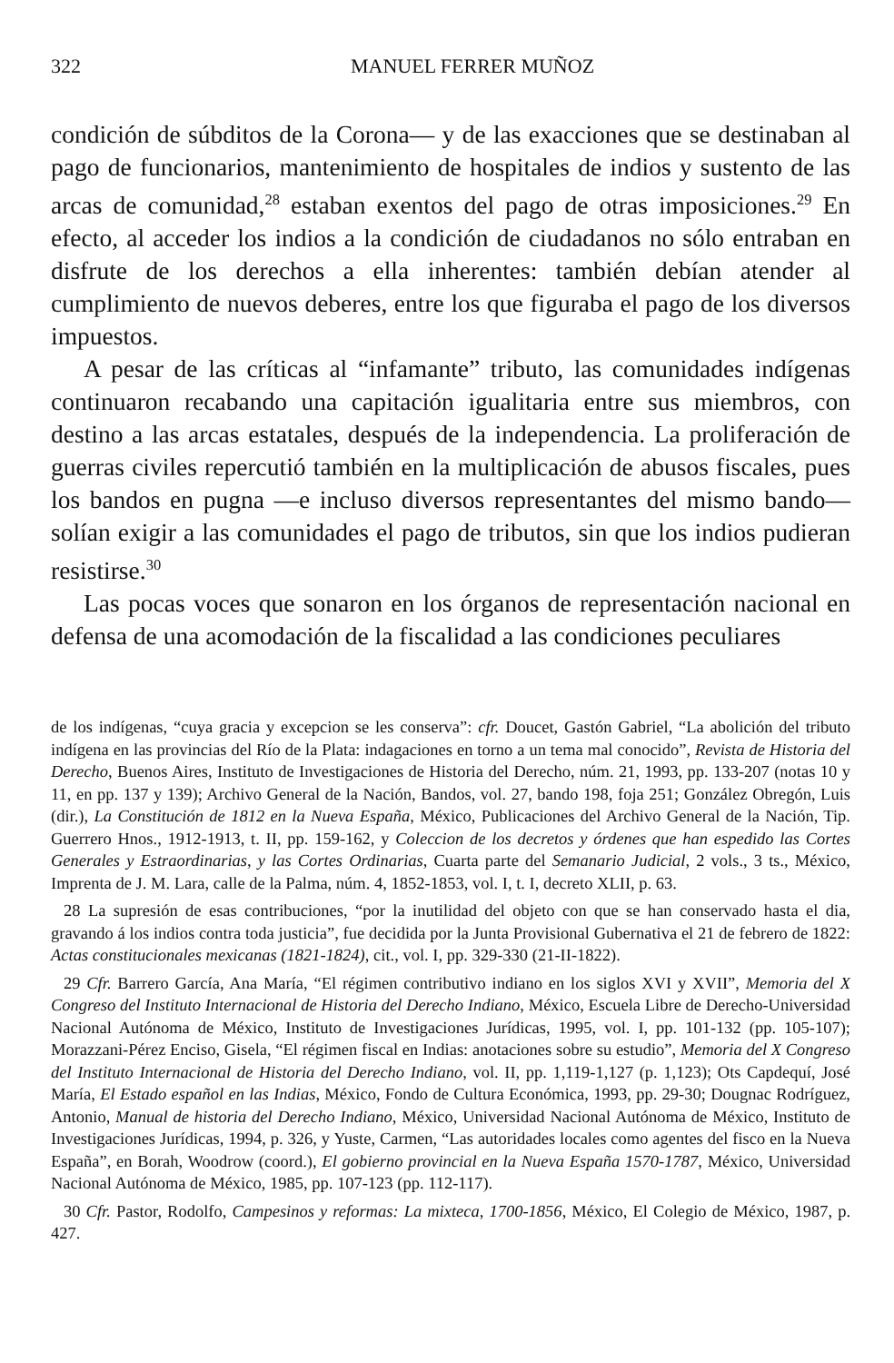322 MANUEL FERRER MUÑOZ
condición de súbditos de la Corona— y de las exacciones que se destinaban al pago de funcionarios, mantenimiento de hospitales de indios y sustento de las arcas de comunidad,<sup>28</sup> estaban exentos del pago de otras imposiciones.<sup>29</sup> En efecto, al acceder los indios a la condición de ciudadanos no sólo entraban en disfrute de los derechos a ella inherentes: también debían atender al cumplimiento de nuevos deberes, entre los que figuraba el pago de los diversos impuestos.
A pesar de las críticas al “infamante” tributo, las comunidades indígenas continuaron recabando una capitación igualitaria entre sus miembros, con destino a las arcas estatales, después de la independencia. La proliferación de guerras civiles repercutió también en la multiplicación de abusos fiscales, pues los bandos en pugna —e incluso diversos representantes del mismo bando— solían exigir a las comunidades el pago de tributos, sin que los indios pudieran resistirse.<sup>30</sup>
Las pocas voces que sonaron en los órganos de representación nacional en defensa de una acomodación de la fiscalidad a las condiciones peculiares
de los indígenas, “cuya gracia y excepcion se les conserva”: cfr. Doucet, Gastón Gabriel, “La abolición del tributo indígena en las provincias del Río de la Plata: indagaciones en torno a un tema mal conocido”, Revista de Historia del Derecho, Buenos Aires, Instituto de Investigaciones de Historia del Derecho, núm. 21, 1993, pp. 133-207 (notas 10 y 11, en pp. 137 y 139); Archivo General de la Nación, Bandos, vol. 27, bando 198, foja 251; González Obregón, Luis (dir.), La Constitución de 1812 en la Nueva España, México, Publicaciones del Archivo General de la Nación, Tip. Guerrero Hnos., 1912-1913, t. II, pp. 159-162, y Coleccion de los decretos y órdenes que han espedido las Cortes Generales y Estraordinarias, y las Cortes Ordinarias, Cuarta parte del Semanario Judicial, 2 vols., 3 ts., México, Imprenta de J. M. Lara, calle de la Palma, núm. 4, 1852-1853, vol. I, t. I, decreto XLII, p. 63.
28 La supresión de esas contribuciones, “por la inutilidad del objeto con que se han conservado hasta el dia, gravando á los indios contra toda justicia”, fue decidida por la Junta Provisional Gubernativa el 21 de febrero de 1822: Actas constitucionales mexicanas (1821-1824), cit., vol. I, pp. 329-330 (21-II-1822).
29 Cfr. Barrero García, Ana María, “El régimen contributivo indiano en los siglos XVI y XVII”, Memoria del X Congreso del Instituto Internacional de Historia del Derecho Indiano, México, Escuela Libre de Derecho-Universidad Nacional Autónoma de México, Instituto de Investigaciones Jurídicas, 1995, vol. I, pp. 101-132 (pp. 105-107); Morazzani-Pérez Enciso, Gisela, “El régimen fiscal en Indias: anotaciones sobre su estudio”, Memoria del X Congreso del Instituto Internacional de Historia del Derecho Indiano, vol. II, pp. 1,119-1,127 (p. 1,123); Ots Capdequí, José María, El Estado español en las Indias, México, Fondo de Cultura Económica, 1993, pp. 29-30; Dougnac Rodríguez, Antonio, Manual de historia del Derecho Indiano, México, Universidad Nacional Autónoma de México, Instituto de Investigaciones Jurídicas, 1994, p. 326, y Yuste, Carmen, “Las autoridades locales como agentes del fisco en la Nueva España”, en Borah, Woodrow (coord.), El gobierno provincial en la Nueva España 1570-1787, México, Universidad Nacional Autónoma de México, 1985, pp. 107-123 (pp. 112-117).
30 Cfr. Pastor, Rodolfo, Campesinos y reformas: La mixteca, 1700-1856, México, El Colegio de México, 1987, p. 427.